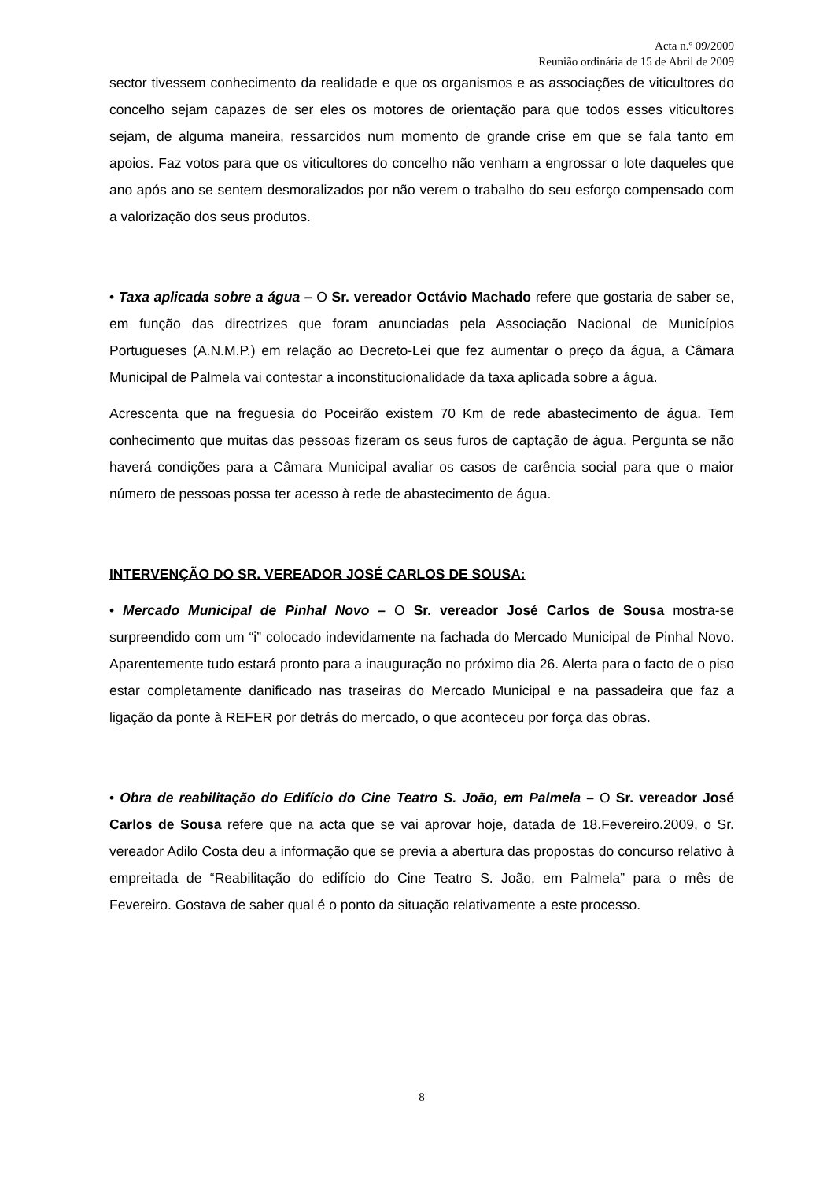Acta n.º 09/2009
Reunião ordinária de 15 de Abril de 2009
sector tivessem conhecimento da realidade e que os organismos e as associações de viticultores do concelho sejam capazes de ser eles os motores de orientação para que todos esses viticultores sejam, de alguma maneira, ressarcidos num momento de grande crise em que se fala tanto em apoios. Faz votos para que os viticultores do concelho não venham a engrossar o lote daqueles que ano após ano se sentem desmoralizados por não verem o trabalho do seu esforço compensado com a valorização dos seus produtos.
• Taxa aplicada sobre a água – O Sr. vereador Octávio Machado refere que gostaria de saber se, em função das directrizes que foram anunciadas pela Associação Nacional de Municípios Portugueses (A.N.M.P.) em relação ao Decreto-Lei que fez aumentar o preço da água, a Câmara Municipal de Palmela vai contestar a inconstitucionalidade da taxa aplicada sobre a água.
Acrescenta que na freguesia do Poceirão existem 70 Km de rede abastecimento de água. Tem conhecimento que muitas das pessoas fizeram os seus furos de captação de água. Pergunta se não haverá condições para a Câmara Municipal avaliar os casos de carência social para que o maior número de pessoas possa ter acesso à rede de abastecimento de água.
INTERVENÇÃO DO SR. VEREADOR JOSÉ CARLOS DE SOUSA:
• Mercado Municipal de Pinhal Novo – O Sr. vereador José Carlos de Sousa mostra-se surpreendido com um “i” colocado indevidamente na fachada do Mercado Municipal de Pinhal Novo. Aparentemente tudo estará pronto para a inauguração no próximo dia 26. Alerta para o facto de o piso estar completamente danificado nas traseiras do Mercado Municipal e na passadeira que faz a ligação da ponte à REFER por detrás do mercado, o que aconteceu por força das obras.
• Obra de reabilitação do Edifício do Cine Teatro S. João, em Palmela – O Sr. vereador José Carlos de Sousa refere que na acta que se vai aprovar hoje, datada de 18.Fevereiro.2009, o Sr. vereador Adilo Costa deu a informação que se previa a abertura das propostas do concurso relativo à empreitada de “Reabilitação do edifício do Cine Teatro S. João, em Palmela” para o mês de Fevereiro. Gostava de saber qual é o ponto da situação relativamente a este processo.
8